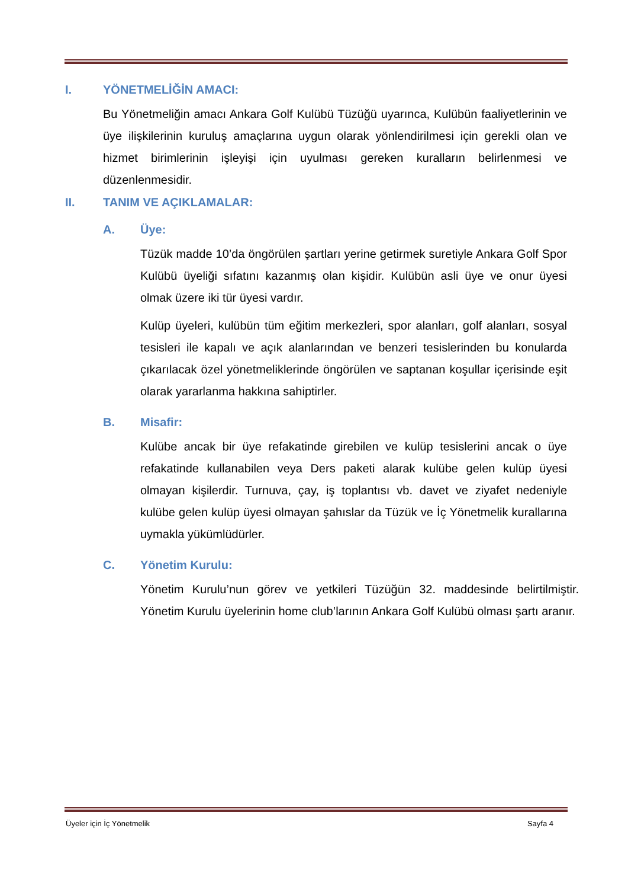I. YÖNETMELİĞİN AMACI:
Bu Yönetmeliğin amacı Ankara Golf Kulübü Tüzüğü uyarınca, Kulübün faaliyetlerinin ve üye ilişkilerinin kuruluş amaçlarına uygun olarak yönlendirilmesi için gerekli olan ve hizmet birimlerinin işleyişi için uyulması gereken kuralların belirlenmesi ve düzenlenmesidir.
II. TANIM VE AÇIKLAMALAR:
A. Üye:
Tüzük madde 10’da öngörülen şartları yerine getirmek suretiyle Ankara Golf Spor Kulübü üyeliği sıfatını kazanmış olan kişidir. Kulübün asli üye ve onur üyesi olmak üzere iki tür üyesi vardır.
Kulüp üyeleri, kulübün tüm eğitim merkezleri, spor alanları, golf alanları, sosyal tesisleri ile kapalı ve açık alanlarından ve benzeri tesislerinden bu konularda çıkarılacak özel yönetmeliklerinde öngörülen ve saptanan koşullar içerisinde eşit olarak yararlanma hakkına sahiptirler.
B. Misafir:
Kulübe ancak bir üye refakatinde girebilen ve kulüp tesislerini ancak o üye refakatinde kullanabilen veya Ders paketi alarak kulübe gelen kulüp üyesi olmayan kişilerdir. Turnuva, çay, iş toplantısı vb. davet ve ziyafet nedeniyle kulübe gelen kulüp üyesi olmayan şahıslar da Tüzük ve İç Yönetmelik kurallarına uymakla yükümlüdürler.
C. Yönetim Kurulu:
Yönetim Kurulu’nun görev ve yetkileri Tüzüğün 32. maddesinde belirtilmiştir. Yönetim Kurulu üyelerinin home club’larının Ankara Golf Kulübü olması şartı aranır.
Üyeler için İç Yönetmelik Sayfa 4